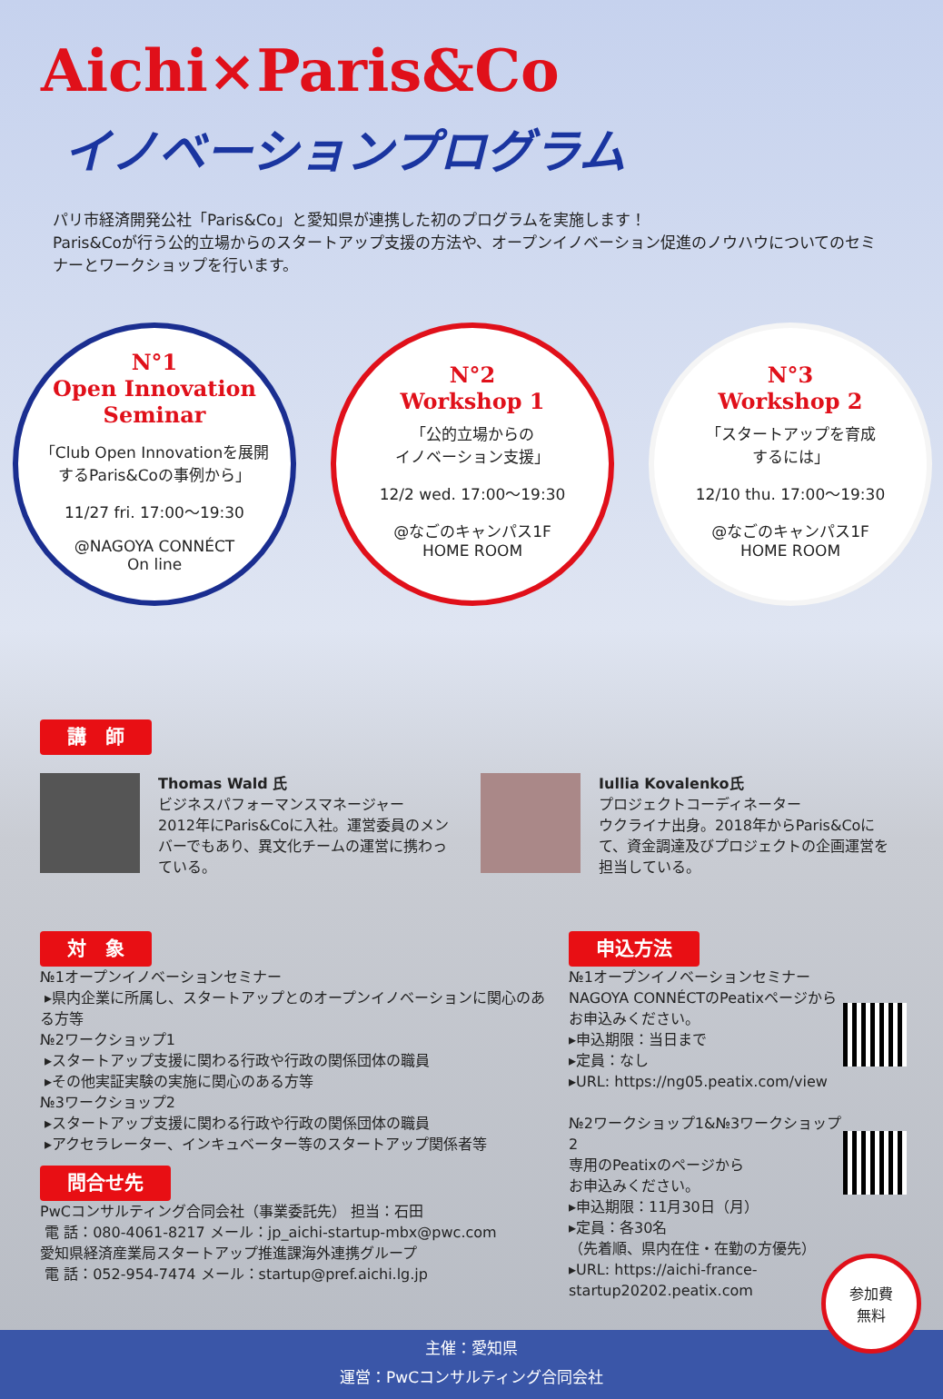Aichi×Paris&Co
イノベーションプログラム
パリ市経済開発公社「Paris&Co」と愛知県が連携した初のプログラムを実施します！
Paris&Coが行う公的立場からのスタートアップ支援の方法や、オープンイノベーション促進のノウハウについてのセミナーとワークショップを行います。
N°1
Open Innovation Seminar
「Club Open Innovationを展開するParis&Coの事例から」
11/27 fri. 17:00～19:30
@NAGOYA CONNÉCT
On line
N°2
Workshop 1
「公的立場からの
イノベーション支援」
12/2 wed. 17:00～19:30
@なごのキャンパス1F
HOME ROOM
N°3
Workshop 2
「スタートアップを育成
するには」
12/10 thu. 17:00～19:30
@なごのキャンパス1F
HOME ROOM
講　師
Thomas Wald 氏
ビジネスパフォーマンスマネージャー
2012年にParis&Coに入社。運営委員のメンバーでもあり、異文化チームの運営に携わっている。
Iullia Kovalenko氏
プロジェクトコーディネーター
ウクライナ出身。2018年からParis&Coにて、資金調達及びプロジェクトの企画運営を担当している。
対　象
№1オープンイノベーションセミナー
▸県内企業に所属し、スタートアップとのオープンイノベーションに関心のある方等
№2ワークショップ1
▸スタートアップ支援に関わる行政や行政の関係団体の職員
▸その他実証実験の実施に関心のある方等
№3ワークショップ2
▸スタートアップ支援に関わる行政や行政の関係団体の職員
▸アクセラレーター、インキュベーター等のスタートアップ関係者等
問合せ先
PwCコンサルティング合同会社（事業委託先） 担当：石田
電 話：080-4061-8217 メール：jp_aichi-startup-mbx@pwc.com
愛知県経済産業局スタートアップ推進課海外連携グループ
電 話：052-954-7474 メール：startup@pref.aichi.lg.jp
申込方法
№1オープンイノベーションセミナー
NAGOYA CONNÉCTのPeatixページからお申込みください。
▸申込期限：当日まで
▸定員：なし
▸URL: https://ng05.peatix.com/view
№2ワークショップ1&№3ワークショップ2
専用のPeatixのページから
お申込みください。
▸申込期限：11月30日（月）
▸定員：各30名
（先着順、県内在住・在勤の方優先）
▸URL: https://aichi-france-startup20202.peatix.com
主催：愛知県
運営：PwCコンサルティング合同会社
参加費
無料